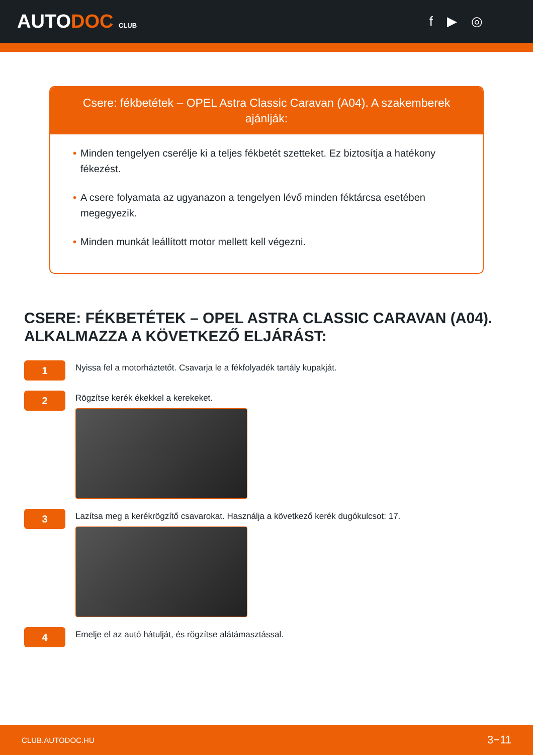AUTODOC CLUB
f ▶ ◎
Csere: fékbetétek – OPEL Astra Classic Caravan (A04). A szakemberek ajánlják:
• Minden tengelyen cserélje ki a teljes fékbetét szetteket. Ez biztosítja a hatékony fékezést.
• A csere folyamata az ugyanazon a tengelyen lévő minden féktárcsa esetében megegyezik.
• Minden munkát leállított motor mellett kell végezni.
CSERE: FÉKBETÉTEK – OPEL ASTRA CLASSIC CARAVAN (A04). ALKALMAZZA A KÖVETKEZŐ ELJÁRÁST:
1
Nyissa fel a motorháztetőt. Csavarja le a fékfolyadék tartály kupakját.
2
Rögzítse kerék ékekkel a kerekeket.
3
Lazítsa meg a kerékrögzítő csavarokat. Használja a következő kerék dugókulcsot: 17.
4
Emelje el az autó hátulját, és rögzítse alátámasztással.
CLUB.AUTODOC.HU 3−11